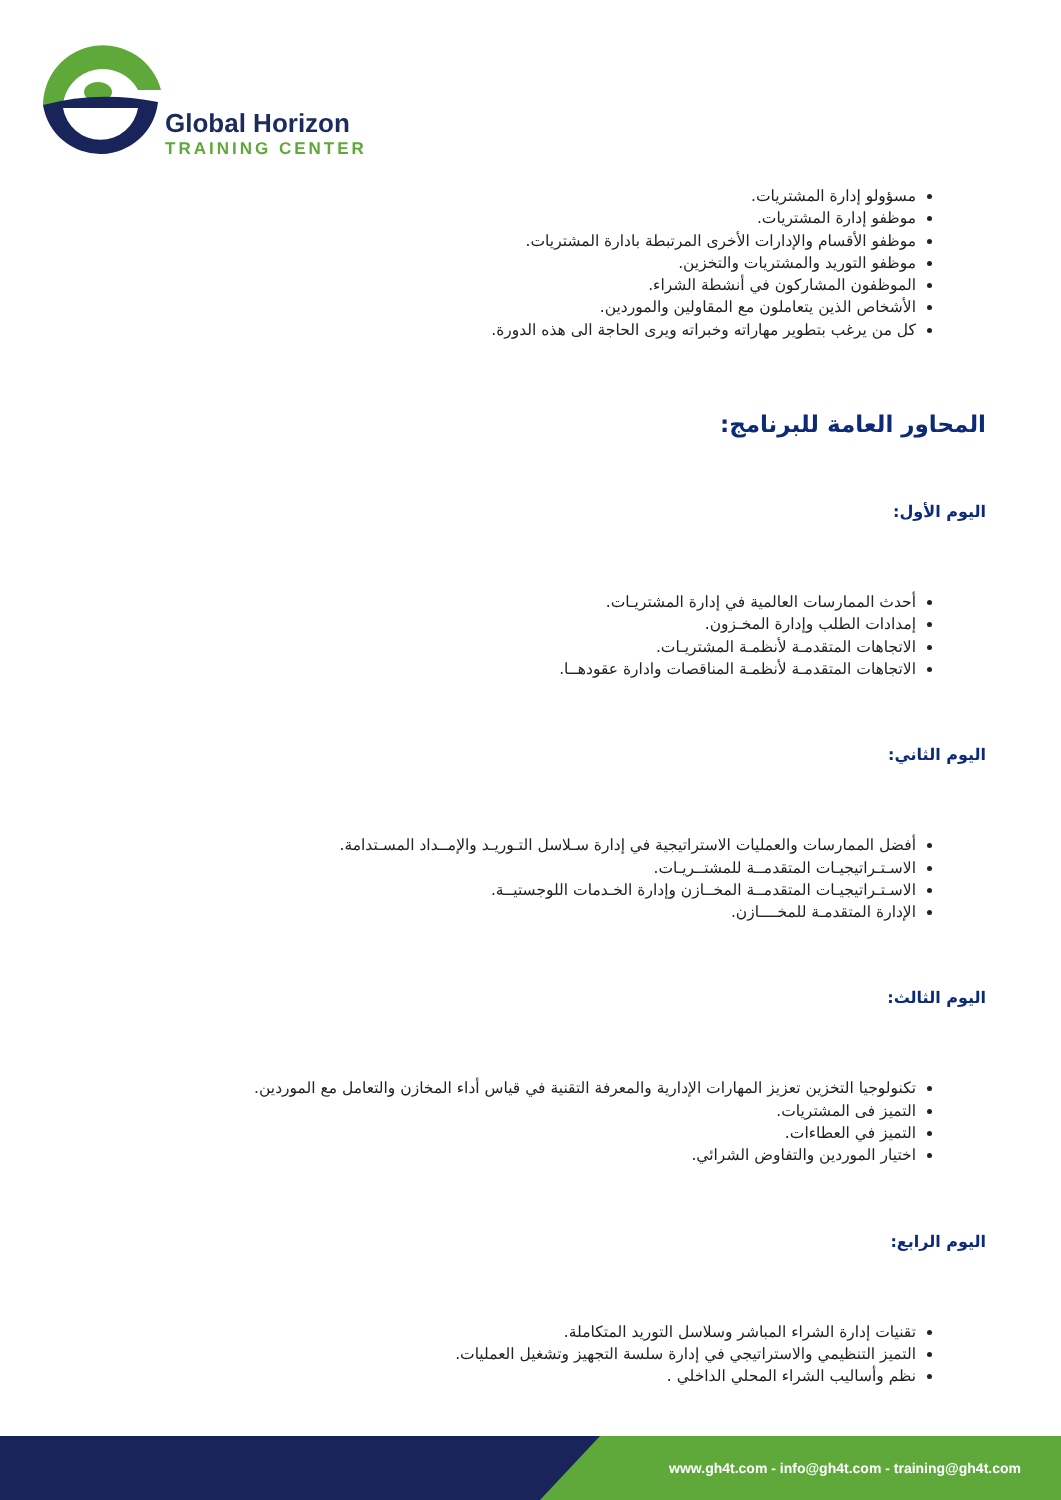Global Horizon
TRAINING CENTER
مسؤولو إدارة المشتريات.
موظفو إدارة المشتريات.
موظفو الأقسام والإدارات الأخرى المرتبطة بادارة المشتريات.
موظفو التوريد والمشتريات والتخزين.
الموظفون المشاركون في أنشطة الشراء.
الأشخاص الذين يتعاملون مع المقاولين والموردين.
كل من يرغب بتطوير مهاراته وخبراته ويرى الحاجة الى هذه الدورة.
المحاور العامة للبرنامج:
اليوم الأول:
أحدث الممارسات العالمية في إدارة المشتريـات.
إمدادات الطلب وإدارة المخـزون.
الاتجاهات المتقدمـة لأنظمـة المشتريـات.
الاتجاهات المتقدمـة لأنظمـة المناقصات وادارة عقودهــا.
اليوم الثاني:
أفضل الممارسات والعمليات الاستراتيجية في إدارة سـلاسل التـوريـد والإمــداد المسـتدامة.
الاسـتـراتيجيـات المتقدمــة للمشتــريـات.
الاسـتـراتيجيـات المتقدمــة المخــازن وإدارة الخـدمات اللوجستيــة.
الإدارة المتقدمـة للمخــــازن.
اليوم الثالث:
تكنولوجيا التخزين تعزيز المهارات الإدارية والمعرفة التقنية في قياس أداء المخازن والتعامل مع الموردين.
التميز فى المشتريات.
التميز في العطاءات.
اختيار الموردين والتفاوض الشرائي.
اليوم الرابع:
تقنيات إدارة الشراء المباشر وسلاسل التوريد المتكاملة.
التميز التنظيمي والاستراتيجي في إدارة سلسة التجهيز وتشغيل العمليات.
نظم وأساليب الشراء المحلي الداخلي .
www.gh4t.com - info@gh4t.com - training@gh4t.com